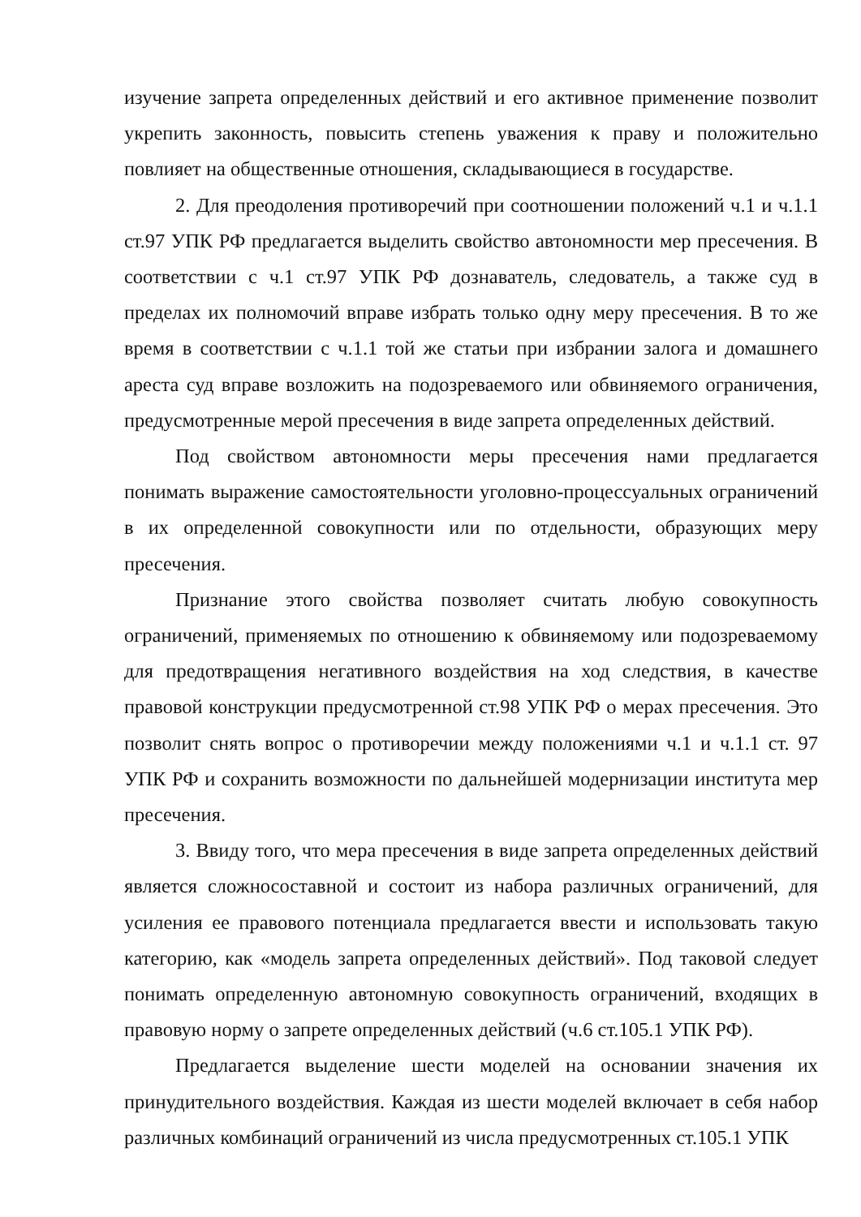изучение запрета определенных действий и его активное применение позволит укрепить законность, повысить степень уважения к праву и положительно повлияет на общественные отношения, складывающиеся в государстве.
2. Для преодоления противоречий при соотношении положений ч.1 и ч.1.1 ст.97 УПК РФ предлагается выделить свойство автономности мер пресечения. В соответствии с ч.1 ст.97 УПК РФ дознаватель, следователь, а также суд в пределах их полномочий вправе избрать только одну меру пресечения. В то же время в соответствии с ч.1.1 той же статьи при избрании залога и домашнего ареста суд вправе возложить на подозреваемого или обвиняемого ограничения, предусмотренные мерой пресечения в виде запрета определенных действий.
Под свойством автономности меры пресечения нами предлагается понимать выражение самостоятельности уголовно-процессуальных ограничений в их определенной совокупности или по отдельности, образующих меру пресечения.
Признание этого свойства позволяет считать любую совокупность ограничений, применяемых по отношению к обвиняемому или подозреваемому для предотвращения негативного воздействия на ход следствия, в качестве правовой конструкции предусмотренной ст.98 УПК РФ о мерах пресечения. Это позволит снять вопрос о противоречии между положениями ч.1 и ч.1.1 ст. 97 УПК РФ и сохранить возможности по дальнейшей модернизации института мер пресечения.
3. Ввиду того, что мера пресечения в виде запрета определенных действий является сложносоставной и состоит из набора различных ограничений, для усиления ее правового потенциала предлагается ввести и использовать такую категорию, как «модель запрета определенных действий». Под таковой следует понимать определенную автономную совокупность ограничений, входящих в правовую норму о запрете определенных действий (ч.6 ст.105.1 УПК РФ).
Предлагается выделение шести моделей на основании значения их принудительного воздействия. Каждая из шести моделей включает в себя набор различных комбинаций ограничений из числа предусмотренных ст.105.1 УПК